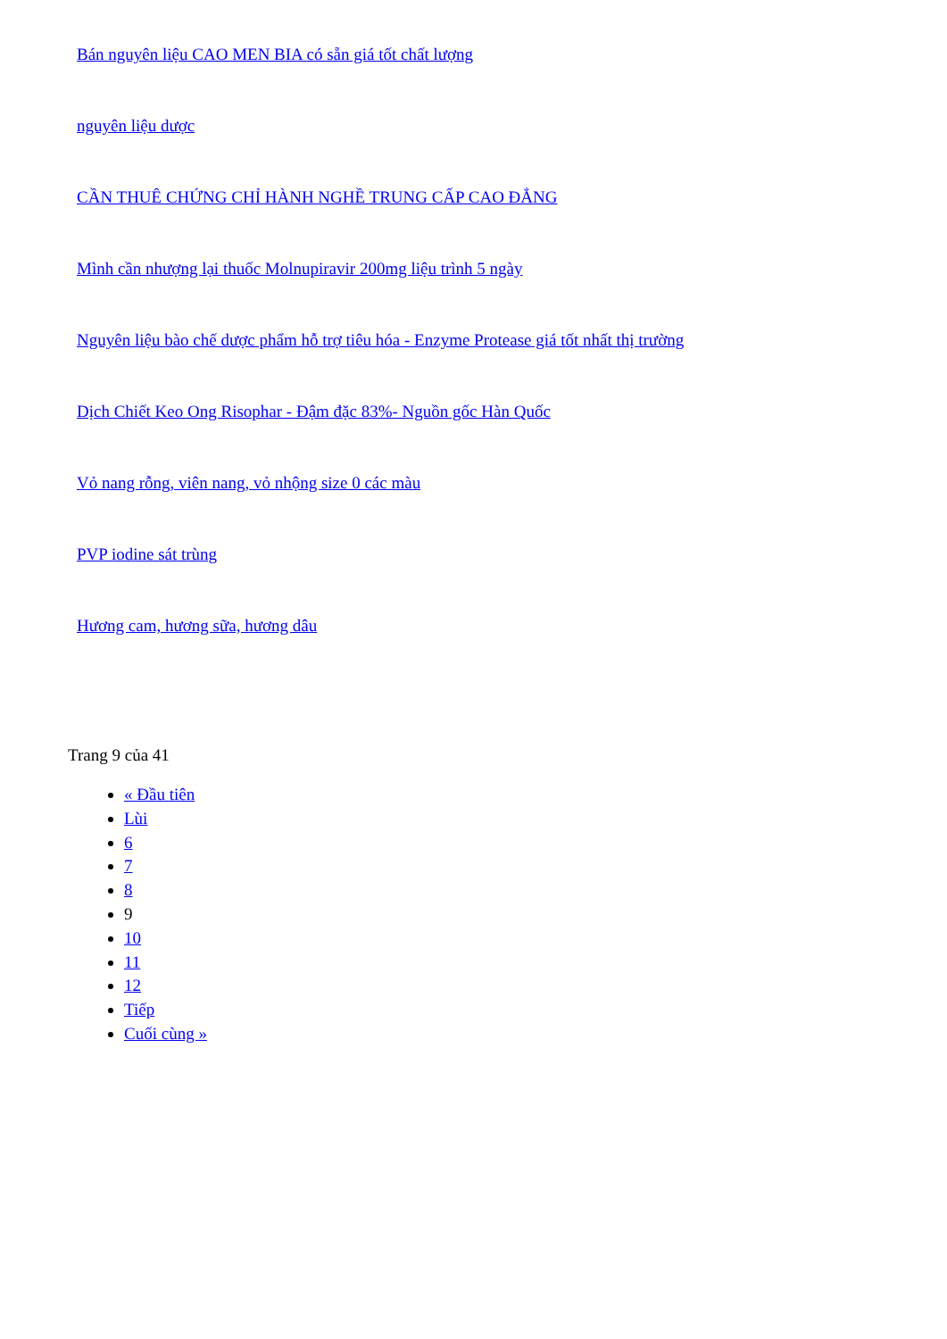Bán nguyên liệu CAO MEN BIA có sẵn giá tốt chất lượng
nguyên liệu dược
CẦN THUÊ CHỨNG CHỈ HÀNH NGHỀ TRUNG CẤP CAO ĐẲNG
Mình cần nhượng lại thuốc Molnupiravir 200mg liệu trình 5 ngày
Nguyên liệu bào chế dược phẩm hỗ trợ tiêu hóa - Enzyme Protease giá tốt nhất thị trường
Dịch Chiết Keo Ong Risophar - Đậm đặc 83%- Nguồn gốc Hàn Quốc
Vỏ nang rỗng, viên nang, vỏ nhộng size 0 các màu
PVP iodine sát trùng
Hương cam, hương sữa, hương dâu
Trang 9 của 41
« Đầu tiên
Lùi
6
7
8
9
10
11
12
Tiếp
Cuối cùng »